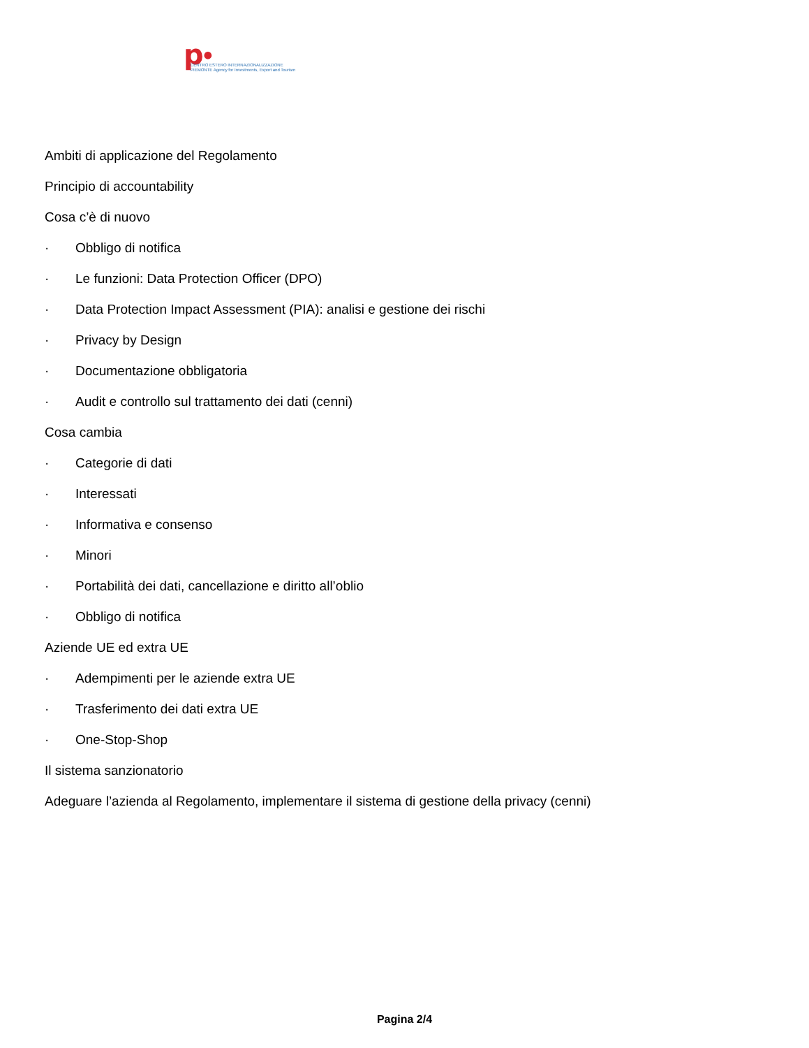p●
CENTRO ESTERO INTERNAZIONALIZZAZIONE
PIEMONTE Agency for Investments, Export and Tourism
Ambiti di applicazione del Regolamento
Principio di accountability
Cosa c’è di nuovo
· Obbligo di notifica
· Le funzioni: Data Protection Officer (DPO)
· Data Protection Impact Assessment (PIA): analisi e gestione dei rischi
· Privacy by Design
· Documentazione obbligatoria
· Audit e controllo sul trattamento dei dati (cenni)
Cosa cambia
· Categorie di dati
· Interessati
· Informativa e consenso
· Minori
· Portabilità dei dati, cancellazione e diritto all’oblio
· Obbligo di notifica
Aziende UE ed extra UE
· Adempimenti per le aziende extra UE
· Trasferimento dei dati extra UE
· One-Stop-Shop
Il sistema sanzionatorio
Adeguare l’azienda al Regolamento, implementare il sistema di gestione della privacy (cenni)
Pagina 2/4